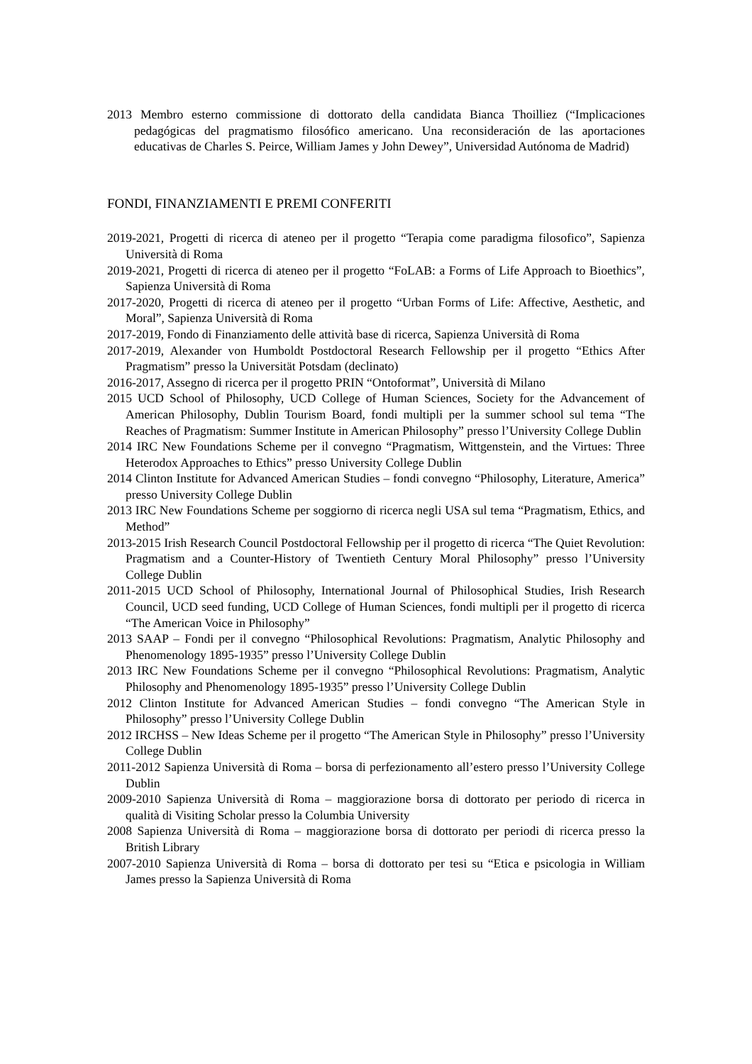2013 Membro esterno commissione di dottorato della candidata Bianca Thoilliez (“Implicaciones pedagógicas del pragmatismo filosófico americano. Una reconsideración de las aportaciones educativas de Charles S. Peirce, William James y John Dewey”, Universidad Autónoma de Madrid)
FONDI, FINANZIAMENTI E PREMI CONFERITI
2019-2021, Progetti di ricerca di ateneo per il progetto “Terapia come paradigma filosofico”, Sapienza Università di Roma
2019-2021, Progetti di ricerca di ateneo per il progetto “FoLAB: a Forms of Life Approach to Bioethics”, Sapienza Università di Roma
2017-2020, Progetti di ricerca di ateneo per il progetto “Urban Forms of Life: Affective, Aesthetic, and Moral”, Sapienza Università di Roma
2017-2019, Fondo di Finanziamento delle attività base di ricerca, Sapienza Università di Roma
2017-2019, Alexander von Humboldt Postdoctoral Research Fellowship per il progetto “Ethics After Pragmatism” presso la Universität Potsdam (declinato)
2016-2017, Assegno di ricerca per il progetto PRIN “Ontoformat”, Università di Milano
2015 UCD School of Philosophy, UCD College of Human Sciences, Society for the Advancement of American Philosophy, Dublin Tourism Board, fondi multipli per la summer school sul tema “The Reaches of Pragmatism: Summer Institute in American Philosophy” presso l’University College Dublin
2014 IRC New Foundations Scheme per il convegno “Pragmatism, Wittgenstein, and the Virtues: Three Heterodox Approaches to Ethics” presso University College Dublin
2014 Clinton Institute for Advanced American Studies – fondi convegno “Philosophy, Literature, America” presso University College Dublin
2013 IRC New Foundations Scheme per soggiorno di ricerca negli USA sul tema “Pragmatism, Ethics, and Method”
2013-2015 Irish Research Council Postdoctoral Fellowship per il progetto di ricerca “The Quiet Revolution: Pragmatism and a Counter-History of Twentieth Century Moral Philosophy” presso l’University College Dublin
2011-2015 UCD School of Philosophy, International Journal of Philosophical Studies, Irish Research Council, UCD seed funding, UCD College of Human Sciences, fondi multipli per il progetto di ricerca “The American Voice in Philosophy”
2013 SAAP – Fondi per il convegno “Philosophical Revolutions: Pragmatism, Analytic Philosophy and Phenomenology 1895-1935” presso l’University College Dublin
2013 IRC New Foundations Scheme per il convegno “Philosophical Revolutions: Pragmatism, Analytic Philosophy and Phenomenology 1895-1935” presso l’University College Dublin
2012 Clinton Institute for Advanced American Studies – fondi convegno “The American Style in Philosophy” presso l’University College Dublin
2012 IRCHSS – New Ideas Scheme per il progetto “The American Style in Philosophy” presso l’University College Dublin
2011-2012 Sapienza Università di Roma – borsa di perfezionamento all’estero presso l’University College Dublin
2009-2010 Sapienza Università di Roma – maggiorazione borsa di dottorato per periodo di ricerca in qualità di Visiting Scholar presso la Columbia University
2008 Sapienza Università di Roma – maggiorazione borsa di dottorato per periodi di ricerca presso la British Library
2007-2010 Sapienza Università di Roma – borsa di dottorato per tesi su “Etica e psicologia in William James presso la Sapienza Università di Roma